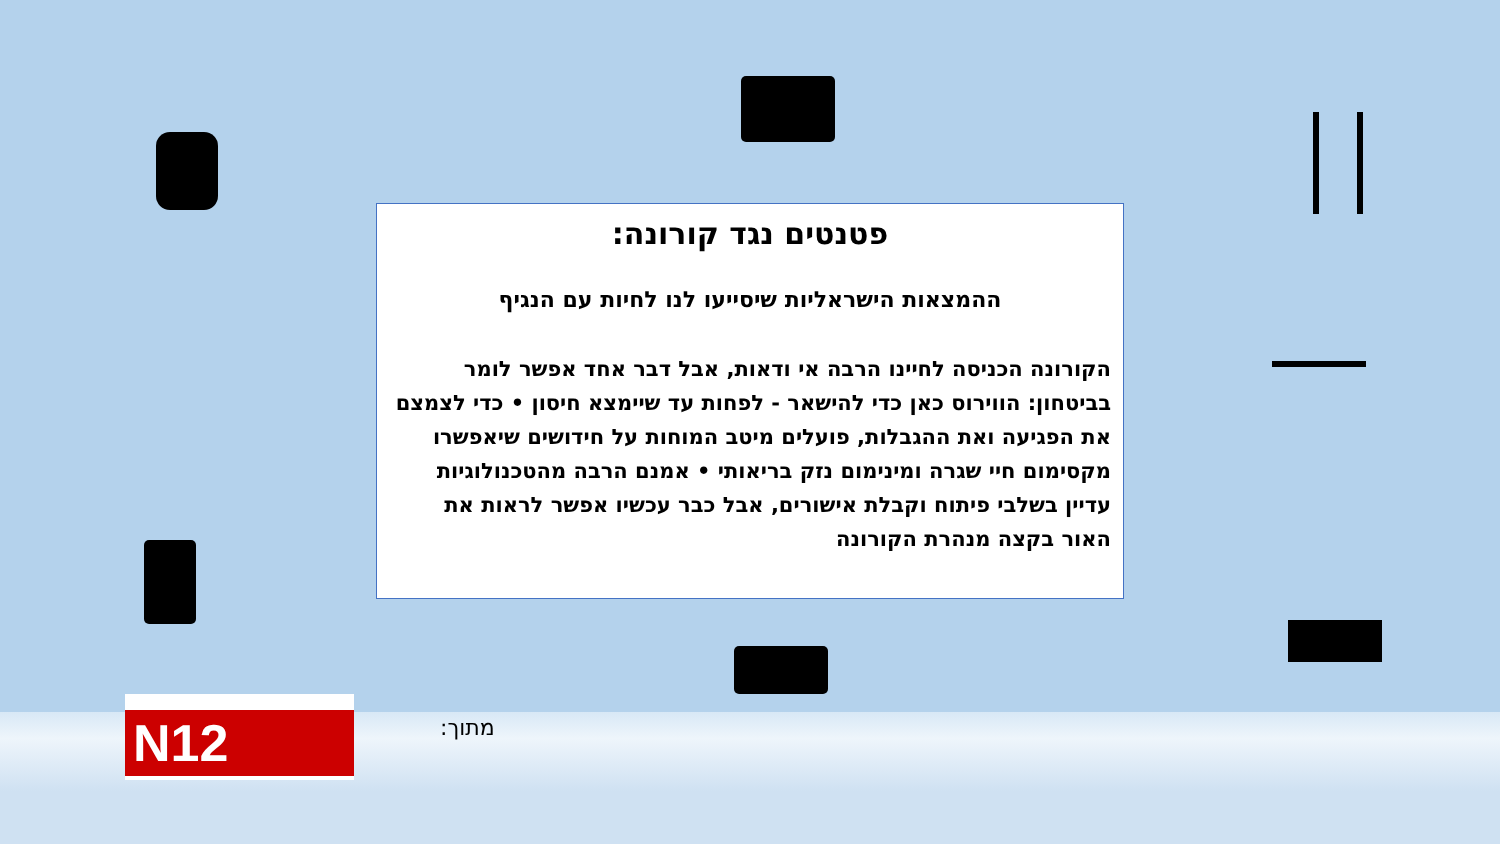פטנטים נגד קורונה:
ההמצאות הישראליות שיסייעו לנו לחיות עם הנגיף
הקורונה הכניסה לחיינו הרבה אי ודאות, אבל דבר אחד אפשר לומר בביטחון: הווירוס כאן כדי להישאר - לפחות עד שיימצא חיסון • כדי לצמצם את הפגיעה ואת ההגבלות, פועלים מיטב המוחות על חידושים שיאפשרו מקסימום חיי שגרה ומינימום נזק בריאותי • אמנם הרבה מהטכנולוגיות עדיין בשלבי פיתוח וקבלת אישורים, אבל כבר עכשיו אפשר לראות את האור בקצה מנהרת הקורונה
מתוך:
N12